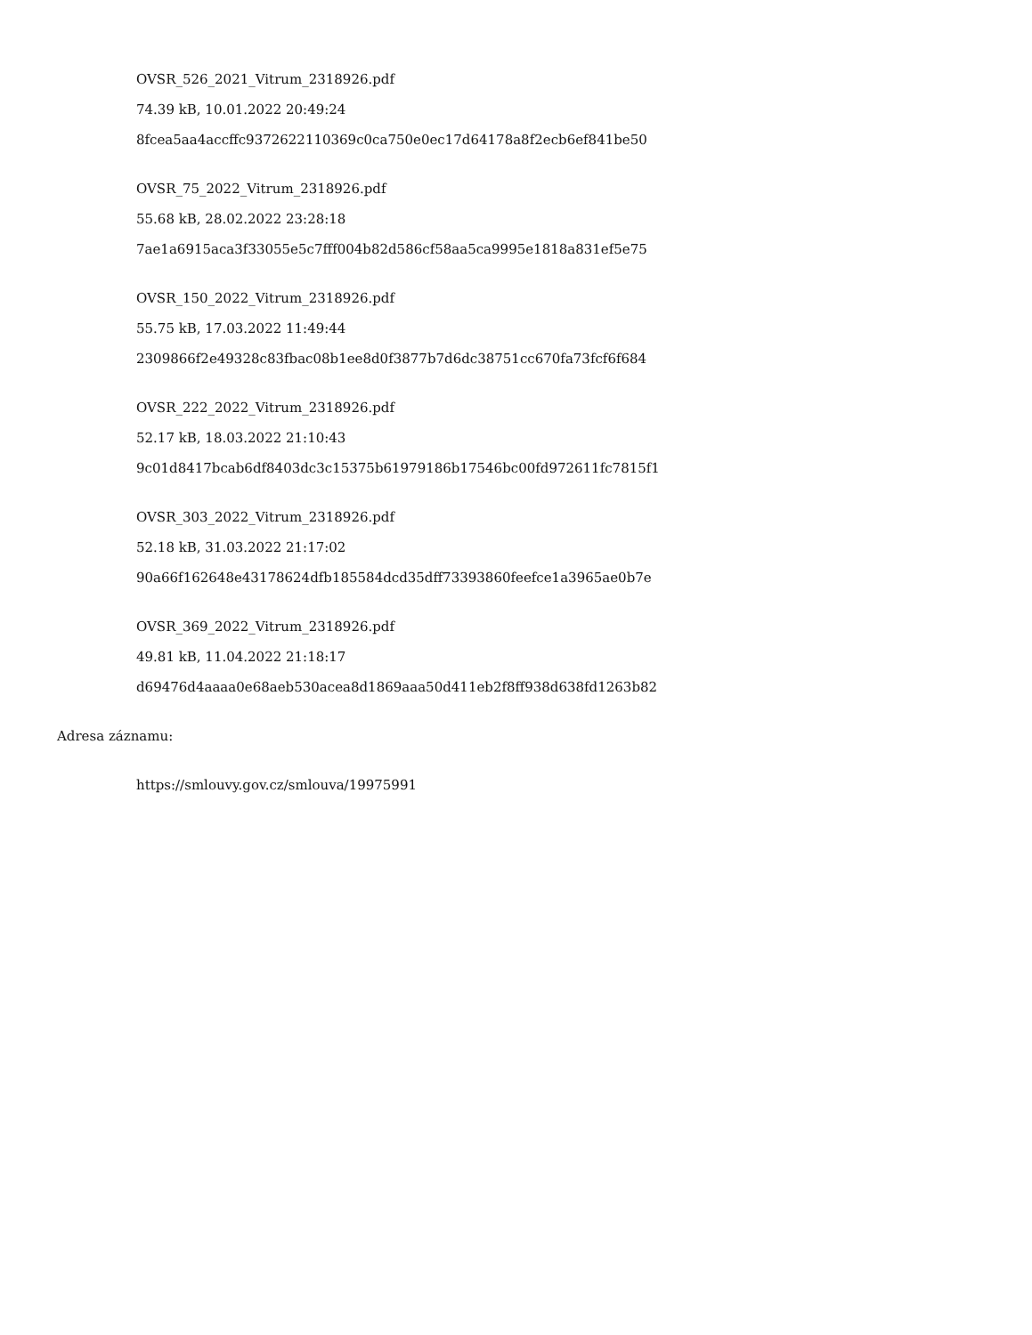OVSR_526_2021_Vitrum_2318926.pdf
74.39 kB, 10.01.2022 20:49:24
8fcea5aa4accffc9372622110369c0ca750e0ec17d64178a8f2ecb6ef841be50
OVSR_75_2022_Vitrum_2318926.pdf
55.68 kB, 28.02.2022 23:28:18
7ae1a6915aca3f33055e5c7fff004b82d586cf58aa5ca9995e1818a831ef5e75
OVSR_150_2022_Vitrum_2318926.pdf
55.75 kB, 17.03.2022 11:49:44
2309866f2e49328c83fbac08b1ee8d0f3877b7d6dc38751cc670fa73fcf6f684
OVSR_222_2022_Vitrum_2318926.pdf
52.17 kB, 18.03.2022 21:10:43
9c01d8417bcab6df8403dc3c15375b61979186b17546bc00fd972611fc7815f1
OVSR_303_2022_Vitrum_2318926.pdf
52.18 kB, 31.03.2022 21:17:02
90a66f162648e43178624dfb185584dcd35dff73393860feefce1a3965ae0b7e
OVSR_369_2022_Vitrum_2318926.pdf
49.81 kB, 11.04.2022 21:18:17
d69476d4aaaa0e68aeb530acea8d1869aaa50d411eb2f8ff938d638fd1263b82
Adresa záznamu:
https://smlouvy.gov.cz/smlouva/19975991